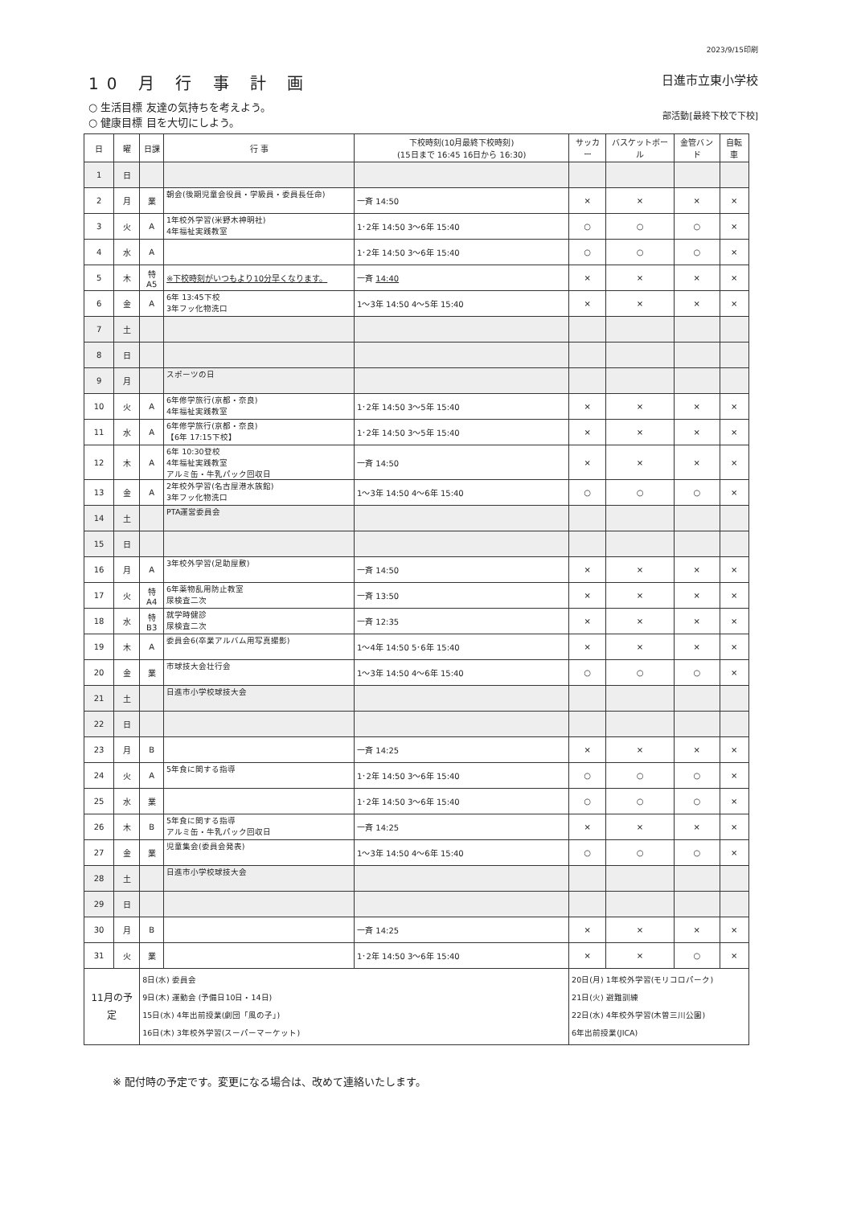2023/9/15印刷
10 月 行 事 計 画
○ 生活目標 友達の気持ちを考えよう。
○ 健康目標 目を大切にしよう。
日進市立東小学校
部活動[最終下校で下校]
| 日 | 曜 | 日課 | 行 事 | 下校時刻(10月最終下校時刻) (15日まで 16:45 16日から 16:30) | サッカー | バスケットボール | 金管バンド | 自転車 |
| --- | --- | --- | --- | --- | --- | --- | --- | --- |
| 1 | 日 | | | | | | | |
| 2 | 月 | 業 | 朝会(後期児童会役員・学級員・委員長任命) | 一斉 14:50 | × | × | × | × |
| 3 | 火 | A | 1年校外学習(米野木神明社) 4年福祉実践教室 | 1･2年 14:50 3〜6年 15:40 | ○ | ○ | ○ | × |
| 4 | 水 | A | | 1･2年 14:50 3〜6年 15:40 | ○ | ○ | ○ | × |
| 5 | 木 | 特A5 | ※下校時刻がいつもより10分早くなります。 | 一斉 14:40 | × | × | × | × |
| 6 | 金 | A | 6年 13:45下校 3年フッ化物洗口 | 1〜3年 14:50 4〜5年 15:40 | × | × | × | × |
| 7 | 土 | | | | | | | |
| 8 | 日 | | | | | | | |
| 9 | 月 | | スポーツの日 | | | | | |
| 10 | 火 | A | 6年修学旅行(京都・奈良) 4年福祉実践教室 | 1･2年 14:50 3〜5年 15:40 | × | × | × | × |
| 11 | 水 | A | 6年修学旅行(京都・奈良) 【6年 17:15下校】 | 1･2年 14:50 3〜5年 15:40 | × | × | × | × |
| 12 | 木 | A | 6年 10:30登校 4年福祉実践教室 アルミ缶・牛乳パック回収日 | 一斉 14:50 | × | × | × | × |
| 13 | 金 | A | 2年校外学習(名古屋港水族館) 3年フッ化物洗口 | 1〜3年 14:50 4〜6年 15:40 | ○ | ○ | ○ | × |
| 14 | 土 | | PTA運営委員会 | | | | | |
| 15 | 日 | | | | | | | |
| 16 | 月 | A | 3年校外学習(足助屋敷) | 一斉 14:50 | × | × | × | × |
| 17 | 火 | 特A4 | 6年薬物乱用防止教室 尿検査二次 | 一斉 13:50 | × | × | × | × |
| 18 | 水 | 特B3 | 就学時健診 尿検査二次 | 一斉 12:35 | × | × | × | × |
| 19 | 木 | A | 委員会6(卒業アルバム用写真撮影) | 1〜4年 14:50 5･6年 15:40 | × | × | × | × |
| 20 | 金 | 業 | 市球技大会壮行会 | 1〜3年 14:50 4〜6年 15:40 | ○ | ○ | ○ | × |
| 21 | 土 | | 日進市小学校球技大会 | | | | | |
| 22 | 日 | | | | | | | |
| 23 | 月 | B | | 一斉 14:25 | × | × | × | × |
| 24 | 火 | A | 5年食に関する指導 | 1･2年 14:50 3〜6年 15:40 | ○ | ○ | ○ | × |
| 25 | 水 | 業 | | 1･2年 14:50 3〜6年 15:40 | ○ | ○ | ○ | × |
| 26 | 木 | B | 5年食に関する指導 アルミ缶・牛乳パック回収日 | 一斉 14:25 | × | × | × | × |
| 27 | 金 | 業 | 児童集会(委員会発表) | 1〜3年 14:50 4〜6年 15:40 | ○ | ○ | ○ | × |
| 28 | 土 | | 日進市小学校球技大会 | | | | | |
| 29 | 日 | | | | | | | |
| 30 | 月 | B | | 一斉 14:25 | × | × | × | × |
| 31 | 火 | 業 | | 1･2年 14:50 3〜6年 15:40 | × | × | ○ | × |
| 11月の予定 | | 8日(水) 委員会 9日(木) 運動会 (予備日10日・14日) 15日(水) 4年出前授業(劇団「風の子」) 16日(木) 3年校外学習(スーパーマーケット) | | | 20日(月) 1年校外学習(モリコロパーク) 21日(火) 避難訓練 22日(水) 4年校外学習(木曽三川公園) 6年出前授業(JICA) | | | |
※ 配付時の予定です。変更になる場合は、改めて連絡いたします。